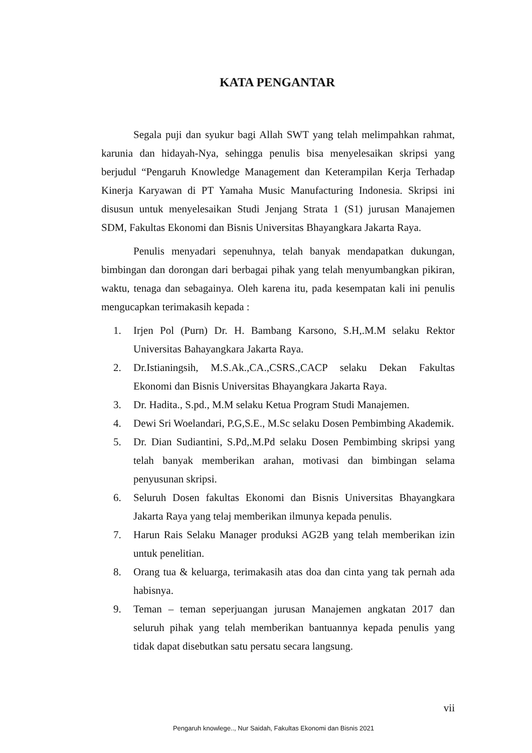KATA PENGANTAR
Segala puji dan syukur bagi Allah SWT yang telah melimpahkan rahmat, karunia dan hidayah-Nya, sehingga penulis bisa menyelesaikan skripsi yang berjudul “Pengaruh Knowledge Management dan Keterampilan Kerja Terhadap Kinerja Karyawan di PT Yamaha Music Manufacturing Indonesia. Skripsi ini disusun untuk menyelesaikan Studi Jenjang Strata 1 (S1) jurusan Manajemen SDM, Fakultas Ekonomi dan Bisnis Universitas Bhayangkara Jakarta Raya.
Penulis menyadari sepenuhnya, telah banyak mendapatkan dukungan, bimbingan dan dorongan dari berbagai pihak yang telah menyumbangkan pikiran, waktu, tenaga dan sebagainya. Oleh karena itu, pada kesempatan kali ini penulis mengucapkan terimakasih kepada :
1. Irjen Pol (Purn) Dr. H. Bambang Karsono, S.H,.M.M selaku Rektor Universitas Bahayangkara Jakarta Raya.
2. Dr.Istianingsih, M.S.Ak.,CA.,CSRS.,CACP selaku Dekan Fakultas Ekonomi dan Bisnis Universitas Bhayangkara Jakarta Raya.
3. Dr. Hadita., S.pd., M.M selaku Ketua Program Studi Manajemen.
4. Dewi Sri Woelandari, P.G,S.E., M.Sc selaku Dosen Pembimbing Akademik.
5. Dr. Dian Sudiantini, S.Pd,.M.Pd selaku Dosen Pembimbing skripsi yang telah banyak memberikan arahan, motivasi dan bimbingan selama penyusunan skripsi.
6. Seluruh Dosen fakultas Ekonomi dan Bisnis Universitas Bhayangkara Jakarta Raya yang telaj memberikan ilmunya kepada penulis.
7. Harun Rais Selaku Manager produksi AG2B yang telah memberikan izin untuk penelitian.
8. Orang tua & keluarga, terimakasih atas doa dan cinta yang tak pernah ada habisnya.
9. Teman – teman seperjuangan jurusan Manajemen angkatan 2017 dan seluruh pihak yang telah memberikan bantuannya kepada penulis yang tidak dapat disebutkan satu persatu secara langsung.
vii
Pengaruh knowlege.., Nur Saidah, Fakultas Ekonomi dan Bisnis 2021